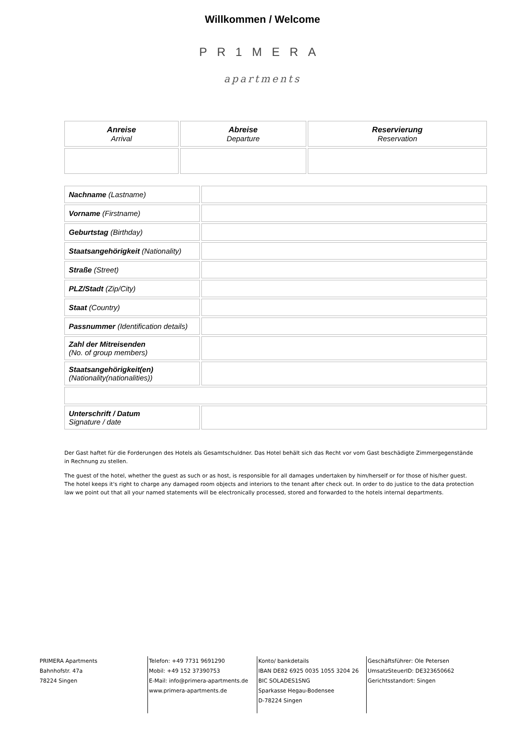Willkommen / Welcome
PR1MERA
apartments
| Anreise Arrival | Abreise Departure | Reservierung Reservation |
| Nachname (Lastname) | |
| Vorname (Firstname) | |
| Geburtstag (Birthday) | |
| Staatsangehörigkeit (Nationality) | |
| Straße (Street) | |
| PLZ/Stadt (Zip/City) | |
| Staat (Country) | |
| Passnummer (Identification details) | |
| Zahl der Mitreisenden (No. of group members) | |
| Staatsangehörigkeit(en) (Nationality(nationalities)) | |
| Unterschrift / Datum Signature / date | |
Der Gast haftet für die Forderungen des Hotels als Gesamtschuldner. Das Hotel behält sich das Recht vor vom Gast beschädigte Zimmergegenstände in Rechnung zu stellen.
The guest of the hotel, whether the guest as such or as host, is responsible for all damages undertaken by him/herself or for those of his/her guest. The hotel keeps it's right to charge any damaged room objects and interiors to the tenant after check out. In order to do justice to the data protection law we point out that all your named statements will be electronically processed, stored and forwarded to the hotels internal departments.
PRIMERA Apartments
Bahnhofstr. 47a
78224 Singen
Telefon: +49 7731 9691290
Mobil: +49 152 37390753
E-Mail: info@primera-apartments.de
www.primera-apartments.de
Konto/ bankdetails
IBAN DE82 6925 0035 1055 3204 26
BIC SOLADES1SNG
Sparkasse Hegau-Bodensee
D-78224 Singen
Geschäftsführer: Ole Petersen
UmsatzSteuerID: DE323650662
Gerichtsstandort: Singen